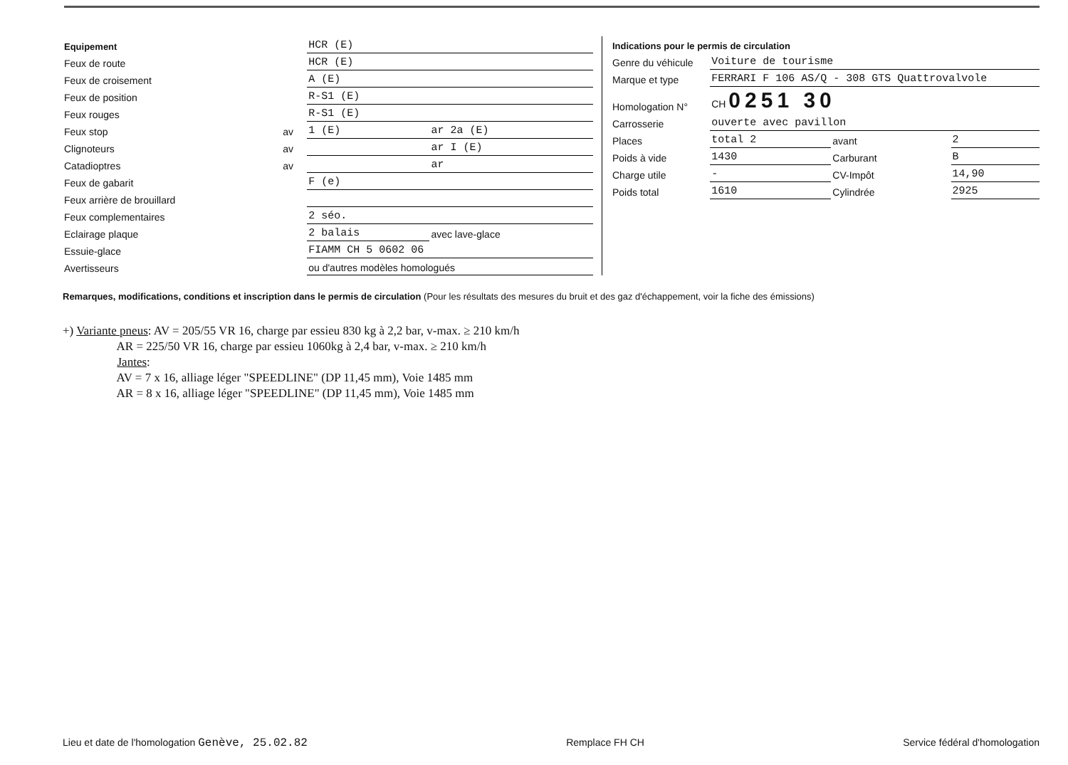| Equipement | | HCR (E) | | |
| Feux de route | | HCR (E) | | |
| Feux de croisement | | A (E) | | |
| Feux de position | | R-S1 (E) | | |
| Feux rouges | | R-S1 (E) | | |
| Feux stop | av | 1 (E) | | ar 2a (E) |
| Clignoteurs | av | | | ar I (E) |
| Catadioptres | av | | | ar |
| Feux de gabarit | | F (e) | | |
| Feux arrière de brouillard | | | | |
| Feux complementaires | | 2 séo. | | |
| Eclairage plaque | | 2 balais | | avec lave-glace |
| Essuie-glace | | FIAMM CH 5 0602 06 | | |
| Avertisseurs | | ou d'autres modèles homologués | | |
| Indications pour le permis de circulation | | | |
| Genre du véhicule | Voiture de tourisme | | |
| Marque et type | FERRARI F 106 AS/Q - 308 GTS Quattrovalvole | | |
| Homologation N° | CH 0251 30 | | |
| Carrosserie | ouverte avec pavillon | | |
| Places | total 2 | avant | 2 |
| Poids à vide | 1430 | Carburant | B |
| Charge utile | - | CV-Impôt | 14,90 |
| Poids total | 1610 | Cylindrée | 2925 |
Remarques, modifications, conditions et inscription dans le permis de circulation (Pour les résultats des mesures du bruit et des gaz d'échappement, voir la fiche des émissions)
+) Variante pneus: AV = 205/55 VR 16, charge par essieu 830 kg à 2,2 bar, v-max. ≥ 210 km/h AR = 225/50 VR 16, charge par essieu 1060kg à 2,4 bar, v-max. ≥ 210 km/h Jantes: AV = 7 x 16, alliage léger "SPEEDLINE" (DP 11,45 mm), Voie 1485 mm AR = 8 x 16, alliage léger "SPEEDLINE" (DP 11,45 mm), Voie 1485 mm
Lieu et date de l'homologation Genève, 25.02.82 Remplace FH CH Service fédéral d'homologation